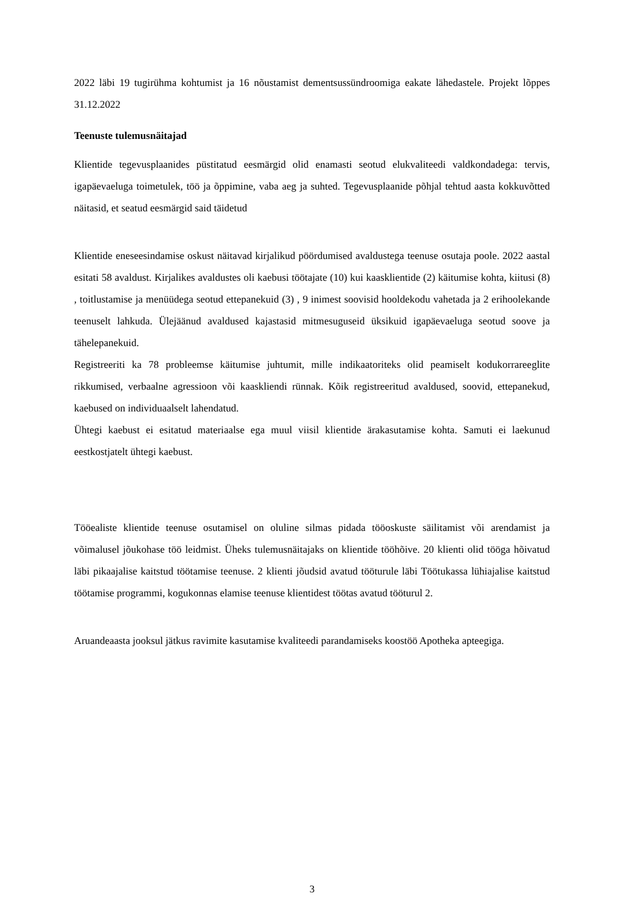2022 läbi 19 tugirühma kohtumist ja 16 nõustamist dementsussündroomiga eakate lähedastele. Projekt lõppes 31.12.2022
Teenuste tulemusnäitajad
Klientide tegevusplaanides püstitatud eesmärgid olid enamasti seotud elukvaliteedi valdkondadega: tervis, igapäevaeluga toimetulek, töö ja õppimine, vaba aeg ja suhted. Tegevusplaanide põhjal tehtud aasta kokkuvõtted näitasid, et seatud eesmärgid said täidetud
Klientide eneseesindamise oskust näitavad kirjalikud pöördumised avaldustega teenuse osutaja poole. 2022 aastal esitati 58 avaldust. Kirjalikes avaldustes oli kaebusi töötajate (10) kui kaasklientide (2) käitumise kohta, kiitusi (8) , toitlustamise ja menüüdega seotud ettepanekuid (3) , 9 inimest soovisid hooldekodu vahetada ja 2 erihoolekande teenuselt lahkuda. Ülejäänud avaldused kajastasid mitmesuguseid üksikuid igapäevaeluga seotud soove ja tähelepanekuid.
Registreeriti ka 78 probleemse käitumise juhtumit, mille indikaatoriteks olid peamiselt kodukorrareeglite rikkumised, verbaalne agressioon või kaaskliendi rünnak. Kõik registreeritud avaldused, soovid, ettepanekud, kaebused on individuaalselt lahendatud.
Ühtegi kaebust ei esitatud materiaalse ega muul viisil klientide ärakasutamise kohta. Samuti ei laekunud eestkostjatelt ühtegi kaebust.
Tööealiste klientide teenuse osutamisel on oluline silmas pidada tööoskuste säilitamist või arendamist ja võimalusel jõukohase töö leidmist. Üheks tulemusnäitajaks on klientide tööhõive. 20 klienti olid tööga hõivatud läbi pikaajalise kaitstud töötamise teenuse. 2 klienti jõudsid avatud tööturule läbi Töötukassa lühiajalise kaitstud töötamise programmi, kogukonnas elamise teenuse klientidest töötas avatud tööturul 2.
Aruandeaasta jooksul jätkus ravimite kasutamise kvaliteedi parandamiseks koostöö Apotheka apteegiga.
3